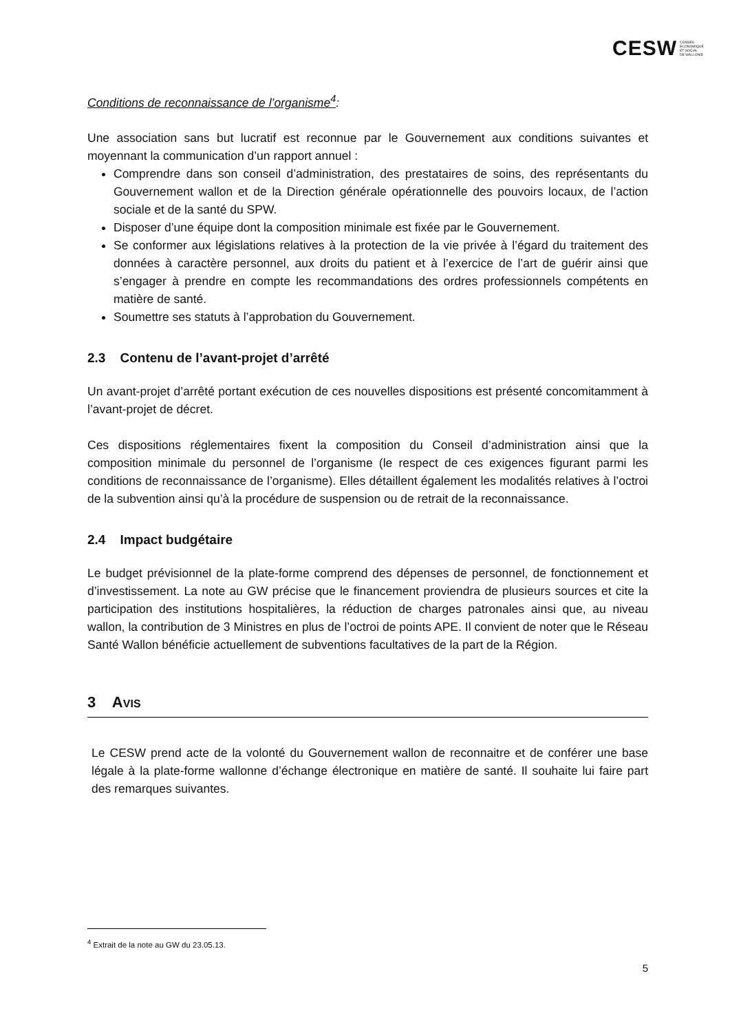CESW CONSEIL
ECONOMIQUE
ET SOCIAL
DE WALLONIE
Conditions de reconnaissance de l’organisme<sup>4</sup>:
Une association sans but lucratif est reconnue par le Gouvernement aux conditions suivantes et moyennant la communication d’un rapport annuel :
Comprendre dans son conseil d’administration, des prestataires de soins, des représentants du Gouvernement wallon et de la Direction générale opérationnelle des pouvoirs locaux, de l’action sociale et de la santé du SPW.
Disposer d’une équipe dont la composition minimale est fixée par le Gouvernement.
Se conformer aux législations relatives à la protection de la vie privée à l’égard du traitement des données à caractère personnel, aux droits du patient et à l’exercice de l’art de guérir ainsi que s’engager à prendre en compte les recommandations des ordres professionnels compétents en matière de santé.
Soumettre ses statuts à l’approbation du Gouvernement.
2.3 Contenu de l’avant-projet d’arrêté
Un avant-projet d’arrêté portant exécution de ces nouvelles dispositions est présenté concomitamment à l’avant-projet de décret.
Ces dispositions réglementaires fixent la composition du Conseil d’administration ainsi que la composition minimale du personnel de l’organisme (le respect de ces exigences figurant parmi les conditions de reconnaissance de l’organisme). Elles détaillent également les modalités relatives à l’octroi de la subvention ainsi qu’à la procédure de suspension ou de retrait de la reconnaissance.
2.4 Impact budgétaire
Le budget prévisionnel de la plate-forme comprend des dépenses de personnel, de fonctionnement et d’investissement. La note au GW précise que le financement proviendra de plusieurs sources et cite la participation des institutions hospitalières, la réduction de charges patronales ainsi que, au niveau wallon, la contribution de 3 Ministres en plus de l’octroi de points APE. Il convient de noter que le Réseau Santé Wallon bénéficie actuellement de subventions facultatives de la part de la Région.
3 AVIS
Le CESW prend acte de la volonté du Gouvernement wallon de reconnaitre et de conférer une base légale à la plate-forme wallonne d’échange électronique en matière de santé. Il souhaite lui faire part des remarques suivantes.
<sup>4</sup> Extrait de la note au GW du 23.05.13.
5